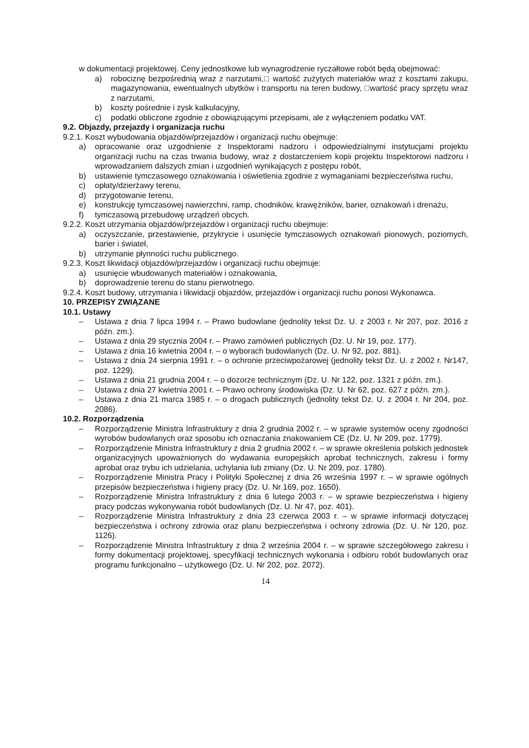w dokumentacji projektowej. Ceny jednostkowe lub wynagrodzenie ryczałtowe robót będą obejmować:
a) robociznę bezpośrednią wraz z narzutami,□ wartość zużytych materiałów wraz z kosztami zakupu, magazynowania, ewentualnych ubytków i transportu na teren budowy, □wartość pracy sprzętu wraz z narzutami,
b) koszty pośrednie i zysk kalkulacyjny,
c) podatki obliczone zgodnie z obowiązującymi przepisami, ale z wyłączeniem podatku VAT.
9.2. Objazdy, przejazdy i organizacja ruchu
9.2.1. Koszt wybudowania objazdów/przejazdów i organizacji ruchu obejmuje:
a) opracowanie oraz uzgodnienie z Inspektorami nadzoru i odpowiedzialnymi instytucjami projektu organizacji ruchu na czas trwania budowy, wraz z dostarczeniem kopii projektu Inspektorowi nadzoru i wprowadzaniem dalszych zmian i uzgodnień wynikających z postępu robót,
b) ustawienie tymczasowego oznakowania i oświetlenia zgodnie z wymaganiami bezpieczeństwa ruchu,
c) opłaty/dzierżawy terenu,
d) przygotowanie terenu,
e) konstrukcję tymczasowej nawierzchni, ramp, chodników, krawężników, barier, oznakowań i drenażu,
f) tymczasową przebudowę urządzeń obcych.
9.2.2. Koszt utrzymania objazdów/przejazdów i organizacji ruchu obejmuje:
a) oczyszczanie, przestawienie, przykrycie i usunięcie tymczasowych oznakowań pionowych, poziomych, barier i świateł,
b) utrzymanie płynności ruchu publicznego.
9.2.3. Koszt likwidacji objazdów/przejazdów i organizacji ruchu obejmuje:
a) usunięcie wbudowanych materiałów i oznakowania,
b) doprowadzenie terenu do stanu pierwotnego.
9.2.4. Koszt budowy, utrzymania i likwidacji objazdów, przejazdów i organizacji ruchu ponosi Wykonawca.
10. PRZEPISY ZWIĄZANE
10.1. Ustawy
– Ustawa z dnia 7 lipca 1994 r. – Prawo budowlane (jednolity tekst Dz. U. z 2003 r. Nr 207, poz. 2016 z późn. zm.).
– Ustawa z dnia 29 stycznia 2004 r. – Prawo zamówień publicznych (Dz. U. Nr 19, poz. 177).
– Ustawa z dnia 16 kwietnia 2004 r. – o wyborach budowlanych (Dz. U. Nr 92, poz. 881).
– Ustawa z dnia 24 sierpnia 1991 r. – o ochronie przeciwpożarowej (jednolity tekst Dz. U. z 2002 r. Nr147, poz. 1229).
– Ustawa z dnia 21 grudnia 2004 r. – o dozorze technicznym (Dz. U. Nr 122, poz. 1321 z późn. zm.).
– Ustawa z dnia 27 kwietnia 2001 r. – Prawo ochrony środowiska (Dz. U. Nr 62, poz. 627 z późn. zm.).
– Ustawa z dnia 21 marca 1985 r. – o drogach publicznych (jednolity tekst Dz. U. z 2004 r. Nr 204, poz. 2086).
10.2. Rozporządzenia
– Rozporządzenie Ministra Infrastruktury z dnia 2 grudnia 2002 r. – w sprawie systemów oceny zgodności wyrobów budowlanych oraz sposobu ich oznaczania znakowaniem CE (Dz. U. Nr 209, poz. 1779).
– Rozporządzenie Ministra Infrastruktury z dnia 2 grudnia 2002 r. – w sprawie określenia polskich jednostek organizacyjnych upoważnionych do wydawania europejskich aprobat technicznych, zakresu i formy aprobat oraz trybu ich udzielania, uchylania lub zmiany (Dz. U. Nr 209, poz. 1780).
– Rozporządzenie Ministra Pracy i Polityki Społecznej z dnia 26 września 1997 r. – w sprawie ogólnych przepisów bezpieczeństwa i higieny pracy (Dz. U. Nr 169, poz. 1650).
– Rozporządzenie Ministra Infrastruktury z dnia 6 lutego 2003 r. – w sprawie bezpieczeństwa i higieny pracy podczas wykonywania robót budowlanych (Dz. U. Nr 47, poz. 401).
– Rozporządzenie Ministra Infrastruktury z dnia 23 czerwca 2003 r. – w sprawie informacji dotyczącej bezpieczeństwa i ochrony zdrowia oraz planu bezpieczeństwa i ochrony zdrowia (Dz. U. Nr 120, poz. 1126).
– Rozporządzenie Ministra Infrastruktury z dnia 2 września 2004 r. – w sprawie szczegółowego zakresu i formy dokumentacji projektowej, specyfikacji technicznych wykonania i odbioru robót budowlanych oraz programu funkcjonalno – użytkowego (Dz. U. Nr 202, poz. 2072).
14